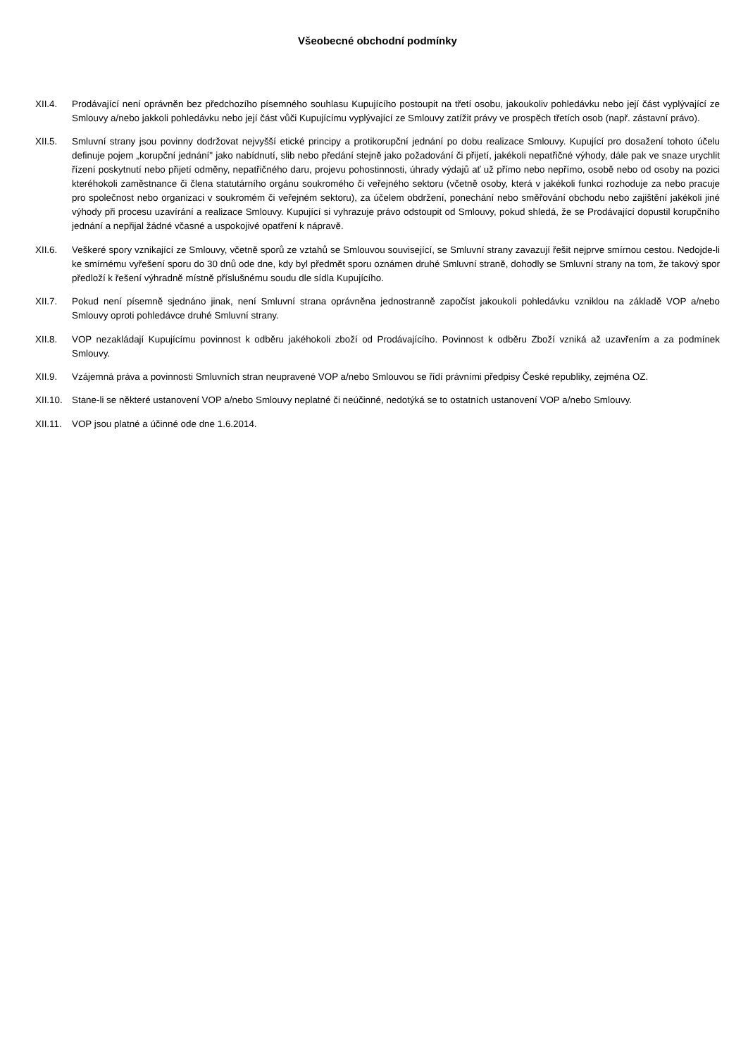Všeobecné obchodní podmínky
XII.4. Prodávající není oprávněn bez předchozího písemného souhlasu Kupujícího postoupit na třetí osobu, jakoukoliv pohledávku nebo její část vyplývající ze Smlouvy a/nebo jakkoli pohledávku nebo její část vůči Kupujícímu vyplývající ze Smlouvy zatížit právy ve prospěch třetích osob (např. zástavní právo).
XII.5. Smluvní strany jsou povinny dodržovat nejvyšší etické principy a protikorupční jednání po dobu realizace Smlouvy. Kupující pro dosažení tohoto účelu definuje pojem „korupční jednání" jako nabídnutí, slib nebo předání stejně jako požadování či přijetí, jakékoli nepatřičné výhody, dále pak ve snaze urychlit řízení poskytnutí nebo přijetí odměny, nepatřičného daru, projevu pohostinnosti, úhrady výdajů ať už přímo nebo nepřímo, osobě nebo od osoby na pozici kteréhokoli zaměstnance či člena statutárního orgánu soukromého či veřejného sektoru (včetně osoby, která v jakékoli funkci rozhoduje za nebo pracuje pro společnost nebo organizaci v soukromém či veřejném sektoru), za účelem obdržení, ponechání nebo směřování obchodu nebo zajištění jakékoli jiné výhody při procesu uzavírání a realizace Smlouvy. Kupující si vyhrazuje právo odstoupit od Smlouvy, pokud shledá, že se Prodávající dopustil korupčního jednání a nepřijal žádné včasné a uspokojivé opatření k nápravě.
XII.6. Veškeré spory vznikající ze Smlouvy, včetně sporů ze vztahů se Smlouvou související, se Smluvní strany zavazují řešit nejprve smírnou cestou. Nedojde-li ke smírnému vyřešení sporu do 30 dnů ode dne, kdy byl předmět sporu oznámen druhé Smluvní straně, dohodly se Smluvní strany na tom, že takový spor předloží k řešení výhradně místně příslušnému soudu dle sídla Kupujícího.
XII.7. Pokud není písemně sjednáno jinak, není Smluvní strana oprávněna jednostranně započíst jakoukoli pohledávku vzniklou na základě VOP a/nebo Smlouvy oproti pohledávce druhé Smluvní strany.
XII.8. VOP nezakládají Kupujícímu povinnost k odběru jakéhokoli zboží od Prodávajícího. Povinnost k odběru Zboží vzniká až uzavřením a za podmínek Smlouvy.
XII.9. Vzájemná práva a povinnosti Smluvních stran neupravené VOP a/nebo Smlouvou se řídí právními předpisy České republiky, zejména OZ.
XII.10. Stane-li se některé ustanovení VOP a/nebo Smlouvy neplatné či neúčinné, nedotýká se to ostatních ustanovení VOP a/nebo Smlouvy.
XII.11. VOP jsou platné a účinné ode dne 1.6.2014.